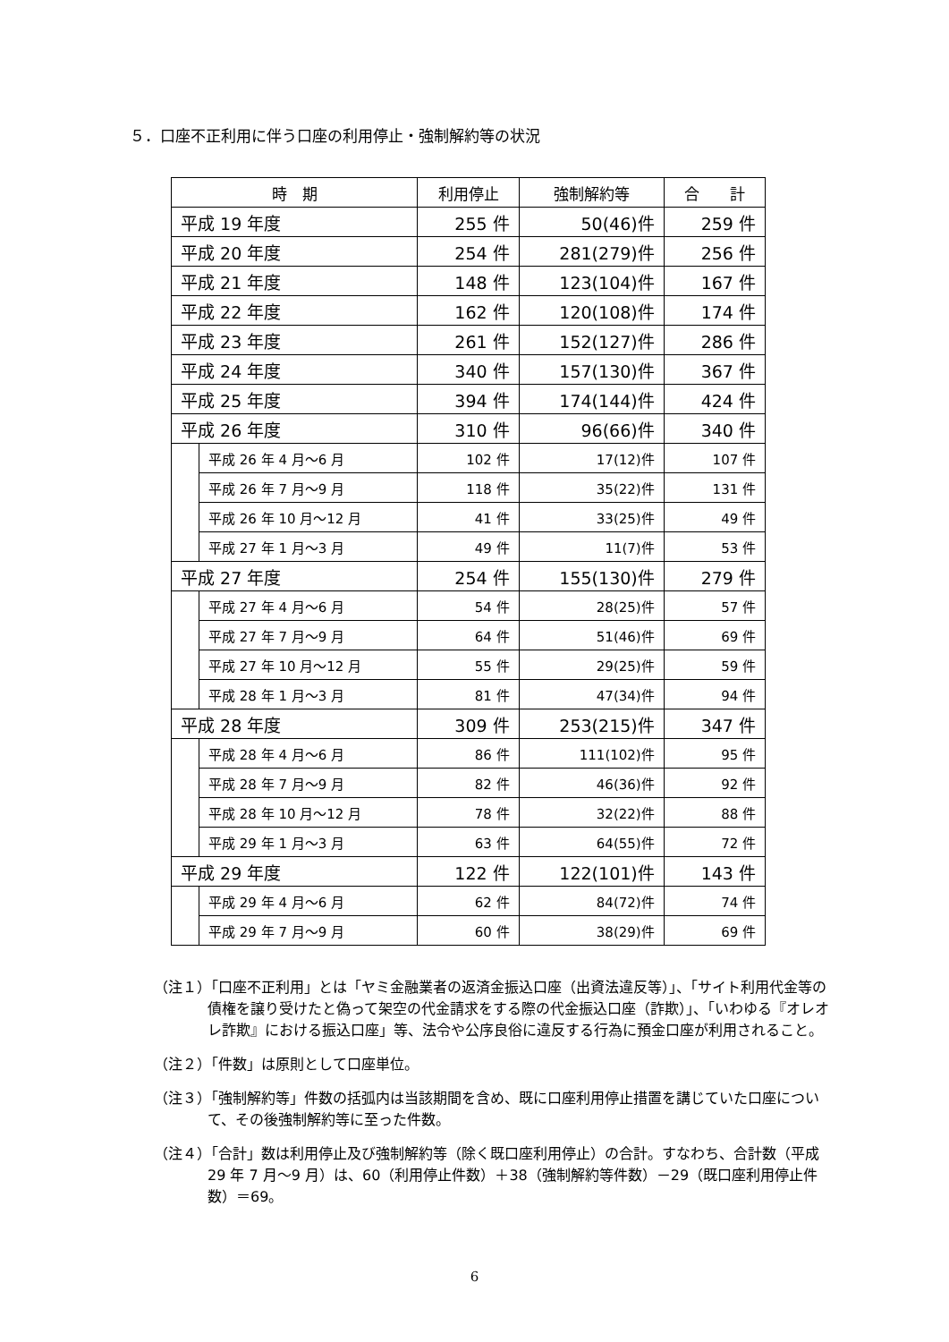５．口座不正利用に伴う口座の利用停止・強制解約等の状況
| 時 期 | | 利用停止 | 強制解約等 | 合 計 |
| --- | --- | --- | --- | --- |
| 平成 19 年度 | | 255 件 | 50(46)件 | 259 件 |
| 平成 20 年度 | | 254 件 | 281(279)件 | 256 件 |
| 平成 21 年度 | | 148 件 | 123(104)件 | 167 件 |
| 平成 22 年度 | | 162 件 | 120(108)件 | 174 件 |
| 平成 23 年度 | | 261 件 | 152(127)件 | 286 件 |
| 平成 24 年度 | | 340 件 | 157(130)件 | 367 件 |
| 平成 25 年度 | | 394 件 | 174(144)件 | 424 件 |
| 平成 26 年度 | | 310 件 | 96(66)件 | 340 件 |
| | 平成 26 年 4 月～6 月 | 102 件 | 17(12)件 | 107 件 |
| | 平成 26 年 7 月～9 月 | 118 件 | 35(22)件 | 131 件 |
| | 平成 26 年 10 月～12 月 | 41 件 | 33(25)件 | 49 件 |
| | 平成 27 年 1 月～3 月 | 49 件 | 11(7)件 | 53 件 |
| 平成 27 年度 | | 254 件 | 155(130)件 | 279 件 |
| | 平成 27 年 4 月～6 月 | 54 件 | 28(25)件 | 57 件 |
| | 平成 27 年 7 月～9 月 | 64 件 | 51(46)件 | 69 件 |
| | 平成 27 年 10 月～12 月 | 55 件 | 29(25)件 | 59 件 |
| | 平成 28 年 1 月～3 月 | 81 件 | 47(34)件 | 94 件 |
| 平成 28 年度 | | 309 件 | 253(215)件 | 347 件 |
| | 平成 28 年 4 月～6 月 | 86 件 | 111(102)件 | 95 件 |
| | 平成 28 年 7 月～9 月 | 82 件 | 46(36)件 | 92 件 |
| | 平成 28 年 10 月～12 月 | 78 件 | 32(22)件 | 88 件 |
| | 平成 29 年 1 月～3 月 | 63 件 | 64(55)件 | 72 件 |
| 平成 29 年度 | | 122 件 | 122(101)件 | 143 件 |
| | 平成 29 年 4 月～6 月 | 62 件 | 84(72)件 | 74 件 |
| | 平成 29 年 7 月～9 月 | 60 件 | 38(29)件 | 69 件 |
（注１）「口座不正利用」とは「ヤミ金融業者の返済金振込口座（出資法違反等）」、「サイト利用代金等の債権を譲り受けたと偽って架空の代金請求をする際の代金振込口座（詐欺）」、「いわゆる『オレオレ詐欺』における振込口座」等、法令や公序良俗に違反する行為に預金口座が利用されること。
（注２）「件数」は原則として口座単位。
（注３）「強制解約等」件数の括弧内は当該期間を含め、既に口座利用停止措置を講じていた口座について、その後強制解約等に至った件数。
（注４）「合計」数は利用停止及び強制解約等（除く既口座利用停止）の合計。すなわち、合計数（平成 29 年 7 月～9 月）は、60（利用停止件数）＋38（強制解約等件数）－29（既口座利用停止件数）＝69。
6